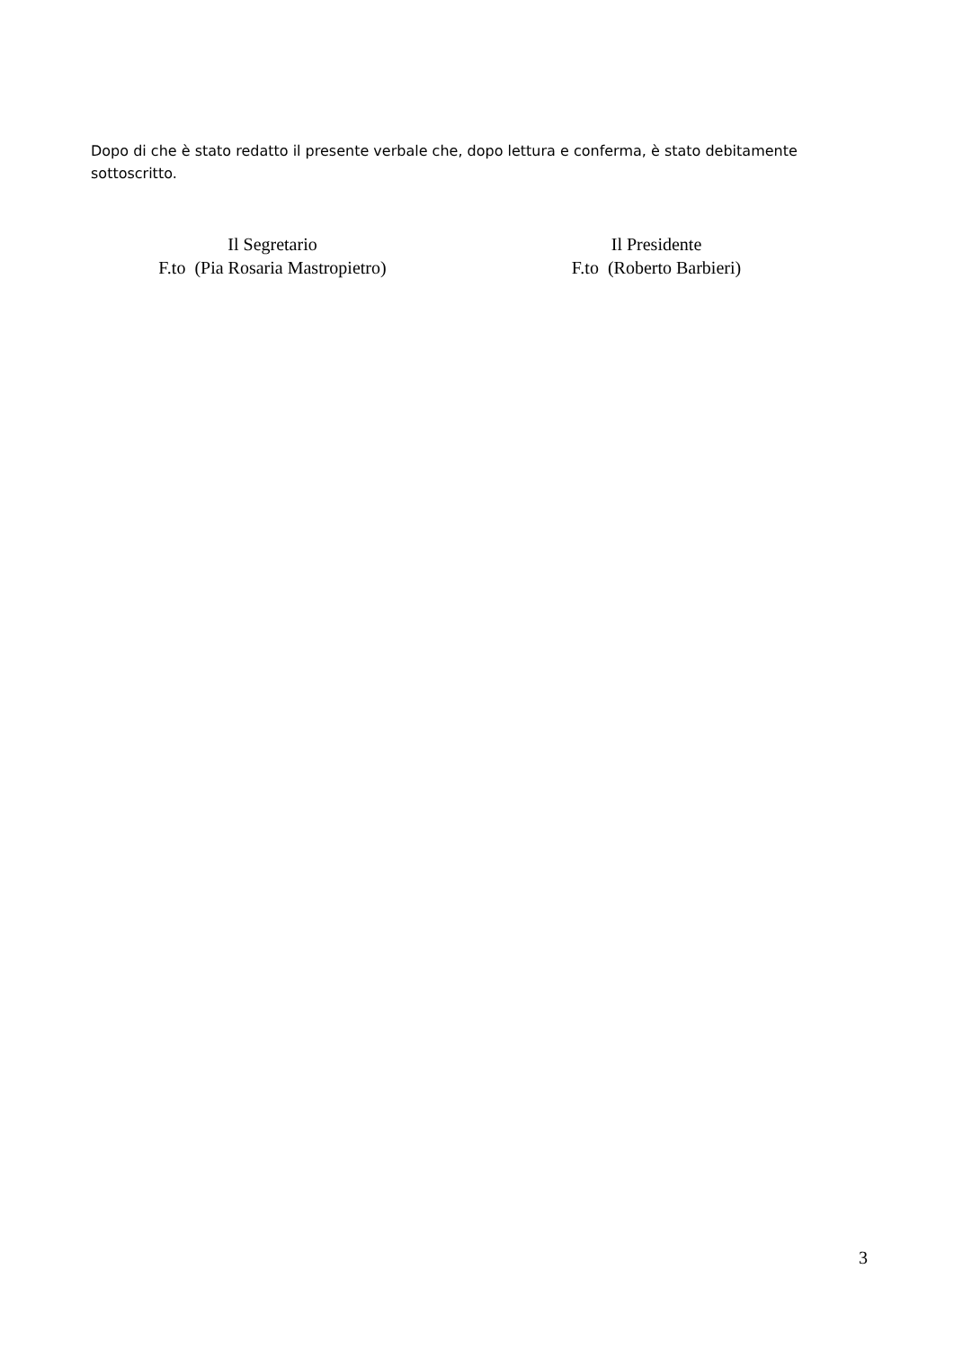Dopo di che è stato redatto il presente verbale che, dopo lettura e conferma, è stato debitamente sottoscritto.
Il Segretario
F.to (Pia Rosaria Mastropietro)
Il Presidente
F.to (Roberto Barbieri)
3